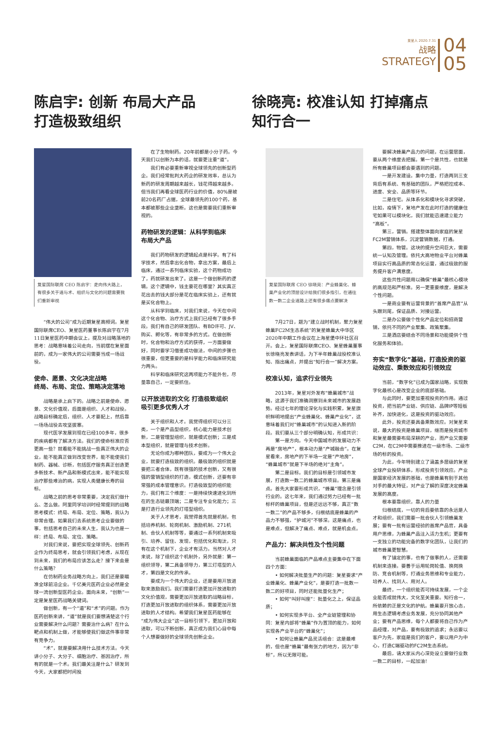复星人 2020.7.31
战略
STRATEGY
04
05
陈启宇: 创新 布局大产品
打造极致组织
徐晓亮: 校准认知 打掉痛点
知行合一
复星国际联席 CEO 陈启宇：走向伟大路上，有很多关于道与术、组织与文化的问题需要我们重新审视
“伟大的公司”成为近期复星高频词。复星国际联席CEO、复星医药董事长陈启宇在7月11日复星医药中期会议上，提及对战略落地的思考：战略意味着公司走向，当前摆在复星面前的，成为一家伟大的公司需要当成一场战役。
使命、愿景、文化决定战略
终局、布局、定位、策略决定落地
战略是承上启下的。战略之前是使命、愿景、文化价值观，后面是组织、人才和战役。战略目标确定后，组织、人才要配上，然后靠一场场战役去攻坚拔寨。
现代医学发展到现在已经100多年，很多的疾病都有了解决方法。我们的使命标准应否更高一些？就看能不能挑战一些真正伟大的企业，能不能真正做到改变世界，能不能使我们制药、器械、诊断，包括医疗服务真正创造更多新技术、新产品和新模式出来，能不能实现治疗那些难治的病，实现人类健康长寿的目标。
战略之前的思考非常重要，决定我们做什么、怎么做。阿里同学培训时经常提到的战略思考模式：终局、布局、定位、策略，我认为非常合理。如果我们去系统思考企业要做的事，包括思考自己的未来人生，我认为也是一样：终局、布局、定位、策略。
对我们来说，要把实现全球领先、创新药企作为终局思考，就会引领我们考虑，从现在到未来，我们的布局应该怎么走？接下来会是什么策略？
在仿制药业务战略方向上，我们还是要瞄准全球前沿企业。千亿美元医药企业必然是全球一流创新型医药企业。面向未来，“创新”一定是复星医药战略关键词。
做创新，有一个“道”和“术”的问题。作为医药创新来讲，“道”就是我们要想清楚这个行业需要解决什么问题？需要治什么病？在什么靶点和机制上做，才能够使我们做这件事非常有竞争力。
“术”，就是要解决用什么技术方法。今天讲小分子、大分子、细胞治疗、基因治疗，所有的就是一个术。我们最关注是什么？研发到今天，大家都把时间投
在了生物制药。20年前都是小分子药。今天我们以创新为本的话，就要更注重“道”。
我们有必要重新审视全球领先的创新型药企。我们经常批判大药企的研发效率，总认为新药的研发周期越来越长，钱花得越来越多。但当我们再看全球医药行业的价值，80%是被前20名药厂占据，全球最领先的100个药，基本都被那些企业垄断。这也是需要我们重新审视的。
药物研发的逻辑：从科学到临床
布局大产品
我们药物研发的逻辑起点是科学。有了科学技术，然后拿出化合物，拿出方案，最后上临床，通过一系列临床实验，这个药物成功了，药就研发出来了。这是一个做创新药的逻辑。这个逻辑中，钱主要花在哪里？其实真正花出去的钱大部分是花在临床实验上，还有就是买化合物上。
从科学到临床，对我们来说，今天在中间这个化合物、治疗方式上我们已经有了很多手段。我们有自己的研发团队、有BD许可、JV、购买、孵化等，有非常多的方式。在做创新时，化合物和治疗方式的获得，一方面要做好，同时要学习借鉴成功做法，中间的步骤也很重要，但更重要的是科学能力和临床研究能力两头。
科学和临床研究这两项能力不能外包，尽量靠自己，一定要抓住。
以开放进取的文化 打造极致组织
吸引更多优秀人才
关于组织和人才。我觉得组织可以分三类，一个是产品型组织，核心能力是技术创新，二是管理型组织，就是模式创新；三是成本型组织，就是管理与技术创新。
无论你成为哪种团队，要成为一个伟大企业，就要打造极致的组织。最极致的组织就是要把三者合体，既有很强的技术创新，又有很强的营销型组织的打造，模式创新，还要有非常强的成本管理意识。打造极致型的组织能力，我们有三个维度：一是持续快速进化到所在的生态链最顶端；二是专注专业化能力；三是打造行业领先的灯塔型组织。
关于人才思考，我觉得首先就是机制，包括培养机制、轮岗机制、激励机制、271机制、合伙人机制等等，要通过一系列机制来吸引、培养、留住、发现，包括优化和淘汰，只有在这个机制下，企业才有活力。当然对人才来说，除了组织这个机制外，另外就是：第一组织领导，第二具备领导力，第三灯塔型的人才，第四是文化的传承。
要成为一个伟大的企业，还是要用开放进取来激励我们。我们需要打造更加开放进取的文化价值观，需要更加开放进取的战略目标，打造更加开放进取的组织体系，需要更加开放进取的人才结构。希望我们复星医药能够在“成为伟大企业”这一目标引领下，更加开放和进取，可以不断创新，真正成为我们心目中每个人想要做好的全球领先创新企业。
复星国际联席 CEO 徐晓亮：产业蜂巢化、蜂巢产业化的顶层设计给我们很多指引，在通往数一数二企业道路上还有很多痛点要解决
7月27日，题为“建立战时机制，聚力复星蜂巢FC2M生态系统”的复星蜂巢大中华区2020年中期工作会议在上海星堡中环社区召开。会上，复星国际联席CEO、复星蜂巢董事长徐晓亮发表讲话，为下半年蜂巢战役校准认知、指出痛点，并提出“知行合一”解决方案。
校准认知，追求行业领先
2013年，复星对外发布“蜂巢城市”战略，这源于我们准确洞察到未来城市的发展趋势。经过七年的理论深化与实践积累，复星旗帜鲜明地提出“产业蜂巢化、蜂巢产业化”，这意味着我们对“蜂巢城市”的认知进入新的阶段。我们要从三个部分明确认知，形成共识：
第一是方向。今天中国城市的发展动力不再是“房地产”，根本动力是“产城融合”。在复星看来，房地产的下半场一定是“产地房”，“蜂巢城市”就是下半场的绝对“主角”。
第二是目标。我们的目标是引领城市发展，打造数一数二的蜂巢城市项目。第三是痛点。首先大家要形成共识，“蜂巢”理念是引领行业的。这七年来，我们通过努力已经有一批标杆的蜂巢项目，但是还远远不够，真正“数一数二”的产品不够多，归根结底是蜂巢的产品力不够强，“护城河”不够深。这是痛点，也是难点，但解决了痛点、难点，就是机会点。
产品力：解决共性及个性问题
当前蜂巢面临的产品难点主要集中在下面四个方面：
• 如何解决批量生产的问题：复星要求“产业蜂巢化、蜂巢产业化”，是要打造一批数一数二的好项目，同时还能批量化生产；
• 如何“叫好叫座”：批量化之上，保证品质；
• 如何实现多平台、全产业链管理和协同：复星内部将“蜂巢”作为置顶的能力，如何实现各产业平台的“蜂巢化”；
• 如何让蜂巢产品灵活组合：这是最难的，但也是“蜂巢”最有张力的地方，因为“非标”，所以无限可能。
要解决蜂巢产品力的问题，在运营层面，要从两个维度去把握。第一个是共性，也就是所有蜂巢项目都会要遇到的问题。
一是开发建设。集中力量，打造两到三支背后有系统、有基础的团队，严格把控成本、进度、安全、品质等环节。
二是住宅。从体系化和模块化寻求突破，比如，疫情下，复地产发在此时打造的健康住宅如果可以模块化，我们就能迅速建立能力“高板”。
第三，营销。搭建整体面向家庭的复星FC2M营销体系，沉淀营销数据，打通。
第四，物管。这块的提升空间巨大，需要统一认知及管理。依托大高地物业平台对蜂巢项目实行高品质的常态化运营，通过极致的服务提升客户满意度。
这些共性问题用以确保“蜂巢”最核心模块的高规范和严标准。另一更重要维度，是解决个性问题。
一是商业要有运营背景的“首席产品官”从头跟到尾，保证品质、对接运营。
二是办公要做个性化产品定位和招商营销，依托不同的产业聚集、政策聚集。
三是酒店要结合不同场景和功能提供个性化服务和体验。
夯实“数字化”基础，打造投资的驱动效应、乘数效应和引领效应
当前，“数字化”已成为国家战略，实现数字化最核心是改变企业的底部基础。
与此同时，要更加重视投资的作用。通过投资，把当前产业链、供应链、品牌IP等短板补齐，加快进化，这是投资的驱动效应。
此外，投资还要具备乘数效应。对复星来说，最大的投资是蜂巢项目，继而是投资城市和复星最需要布局深耕的产业，而产业又需要C2M，在C2M中需要推进在一级市场、二级市场的标的投资。
为此，今年特别建立了涵盖多层级的复星全球产业投研体系，形成投资引领效应。产业是国家经济发展的基础，也是蜂巢有别于其他对手的最大特征，对产业了解的深度决定蜂巢发展的高度。
根本要靠组织，靠人的力量
归根结底，一切的背后要依靠的永远是人才和组织，我们需要一批合伙人引领蜂巢发展；要有一批有运营经验的首席产品官，具备用户思维，为蜂巢产品注入活力生机；更要有一支独立的功能完备的数字化团队，让我们的城市蜂巢更智慧。
有了锚定的事，也有了做事的人，还需要机制来连接。要善于运用轮岗轮值、换岗换防、竞合机制等，打通业务思维和专业能力，培养人、找到人、用对人。
最终，一个组织能否可持续发展，一个企业能否成就伟大，文化至关重要。知行合一，所依赖的正是文化的护航。蜂巢要开放心态，用生态逻辑考虑业务发展，充分协同其他产业；要有产品思维，每个人都要将自己作为产品经理，对产品，要有极致的追求；永远要以客户为先，家庭是我们的客户，要以用户为中心，打造C端驱动的FC2M生态系统。
最后，请大家从内心深处设立要做行业数一数二的目标，一起加油！